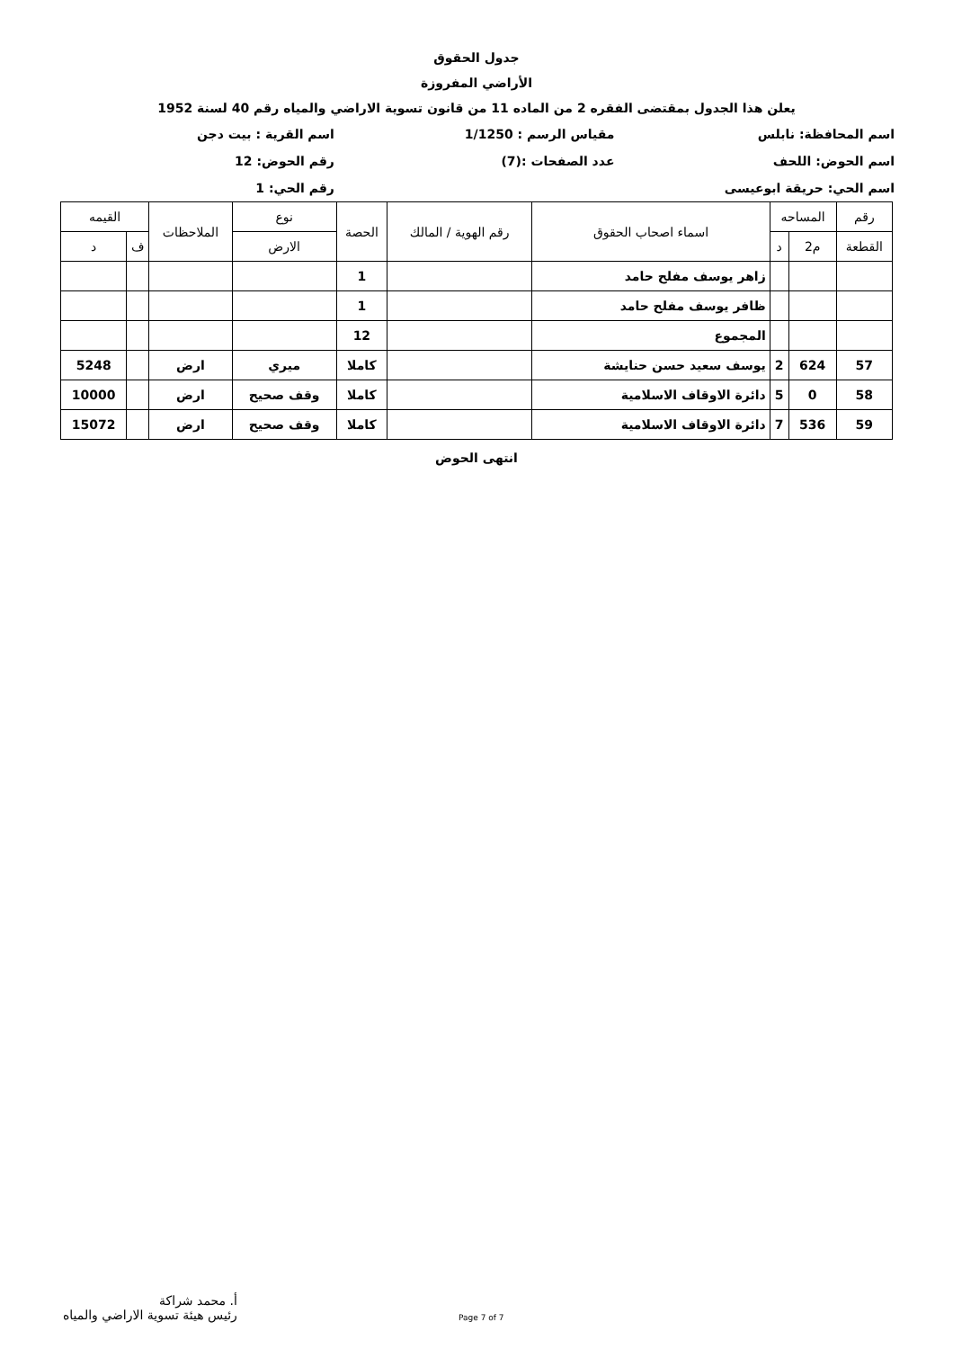جدول الحقوق
الأراضي المفروزة
يعلن هذا الجدول بمقتضى الفقره 2 من الماده 11 من قانون تسوية الاراضي والمياه رقم 40 لسنة 1952
اسم المحافظة: نابلس مقياس الرسم : 1/1250 اسم القرية : بيت دجن
اسم الحوض: اللحف عدد الصفحات :(7) رقم الحوض: 12
اسم الحي: حريقة ابوعيسى رقم الحي: 1
| رقم | المساحه | | اسماء اصحاب الحقوق | رقم الهوية / المالك | الحصة | نوع | الملاحظات | القيمه | |
| --- | --- | --- | --- | --- | --- | --- | --- | --- | --- |
| القطعة | م2 | د | | | | الارض | | ف | د |
| | | | زاهر يوسف مفلح حامد | | 1 | | | | |
| | | | ظافر يوسف مفلح حامد | | 1 | | | | |
| | | | المجموع | | 12 | | | | |
| 57 | 624 | 2 | يوسف سعيد حسن حنايشة | | كاملا | ميري | ارض | | 5248 |
| 58 | 0 | 5 | دائرة الاوقاف الاسلامية | | كاملا | وقف صحيح | ارض | | 10000 |
| 59 | 536 | 7 | دائرة الاوقاف الاسلامية | | كاملا | وقف صحيح | ارض | | 15072 |
انتهى الحوض
أ. محمد شراكة
رئيس هيئة تسوية الاراضي والمياه
Page 7 of 7